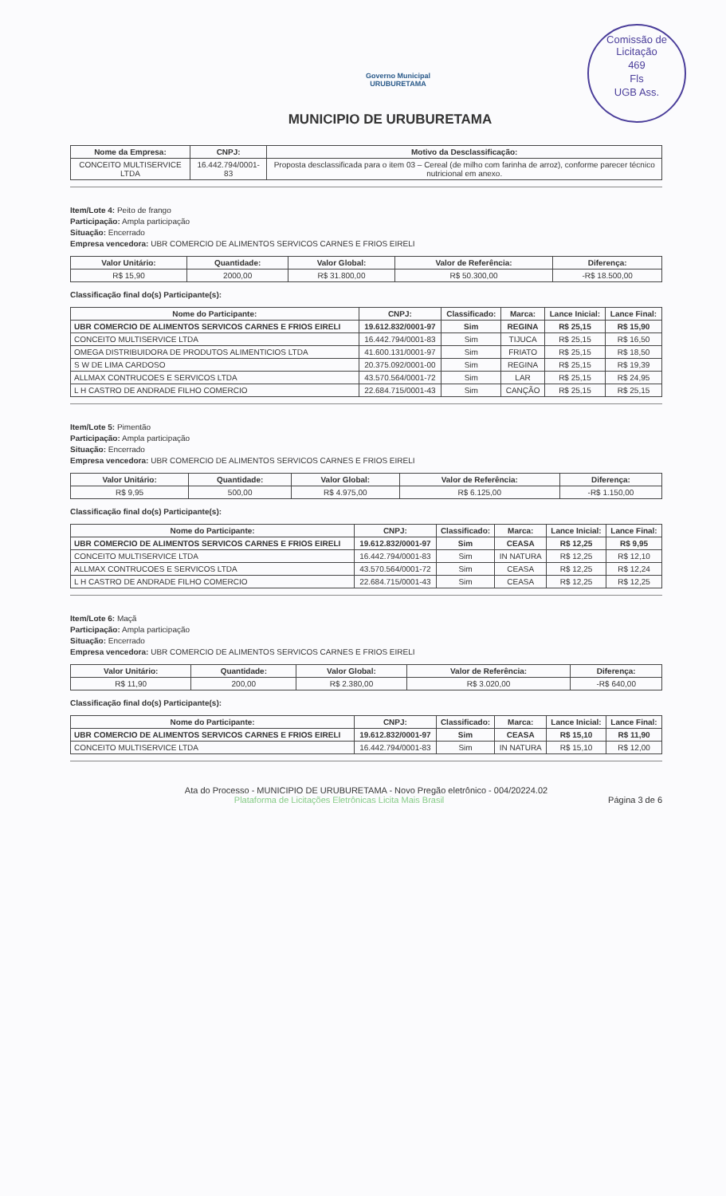Comissão de Licitação
469
Fls
UGB Ass.
Governo Municipal
URUBURETAMA
MUNICIPIO DE URUBURETAMA
| Nome da Empresa: | CNPJ: | Motivo da Desclassificação: |
| --- | --- | --- |
| CONCEITO MULTISERVICE LTDA | 16.442.794/0001-83 | Proposta desclassificada para o item 03 – Cereal (de milho com farinha de arroz), conforme parecer técnico nutricional em anexo. |
Item/Lote 4: Peito de frango
Participação: Ampla participação
Situação: Encerrado
Empresa vencedora: UBR COMERCIO DE ALIMENTOS SERVICOS CARNES E FRIOS EIRELI
| Valor Unitário: | Quantidade: | Valor Global: | Valor de Referência: | Diferença: |
| --- | --- | --- | --- | --- |
| R$ 15,90 | 2000,00 | R$ 31.800,00 | R$ 50.300,00 | -R$ 18.500,00 |
Classificação final do(s) Participante(s):
| Nome do Participante: | CNPJ: | Classificado: | Marca: | Lance Inicial: | Lance Final: |
| --- | --- | --- | --- | --- | --- |
| UBR COMERCIO DE ALIMENTOS SERVICOS CARNES E FRIOS EIRELI | 19.612.832/0001-97 | Sim | REGINA | R$ 25,15 | R$ 15,90 |
| CONCEITO MULTISERVICE LTDA | 16.442.794/0001-83 | Sim | TIJUCA | R$ 25,15 | R$ 16,50 |
| OMEGA DISTRIBUIDORA DE PRODUTOS ALIMENTICIOS LTDA | 41.600.131/0001-97 | Sim | FRIATO | R$ 25,15 | R$ 18,50 |
| S W DE LIMA CARDOSO | 20.375.092/0001-00 | Sim | REGINA | R$ 25,15 | R$ 19,39 |
| ALLMAX CONTRUCOES E SERVICOS LTDA | 43.570.564/0001-72 | Sim | LAR | R$ 25,15 | R$ 24,95 |
| L H CASTRO DE ANDRADE FILHO COMERCIO | 22.684.715/0001-43 | Sim | CANÇÃO | R$ 25,15 | R$ 25,15 |
Item/Lote 5: Pimentão
Participação: Ampla participação
Situação: Encerrado
Empresa vencedora: UBR COMERCIO DE ALIMENTOS SERVICOS CARNES E FRIOS EIRELI
| Valor Unitário: | Quantidade: | Valor Global: | Valor de Referência: | Diferença: |
| --- | --- | --- | --- | --- |
| R$ 9,95 | 500,00 | R$ 4.975,00 | R$ 6.125,00 | -R$ 1.150,00 |
Classificação final do(s) Participante(s):
| Nome do Participante: | CNPJ: | Classificado: | Marca: | Lance Inicial: | Lance Final: |
| --- | --- | --- | --- | --- | --- |
| UBR COMERCIO DE ALIMENTOS SERVICOS CARNES E FRIOS EIRELI | 19.612.832/0001-97 | Sim | CEASA | R$ 12,25 | R$ 9,95 |
| CONCEITO MULTISERVICE LTDA | 16.442.794/0001-83 | Sim | IN NATURA | R$ 12,25 | R$ 12,10 |
| ALLMAX CONTRUCOES E SERVICOS LTDA | 43.570.564/0001-72 | Sim | CEASA | R$ 12,25 | R$ 12,24 |
| L H CASTRO DE ANDRADE FILHO COMERCIO | 22.684.715/0001-43 | Sim | CEASA | R$ 12,25 | R$ 12,25 |
Item/Lote 6: Maçã
Participação: Ampla participação
Situação: Encerrado
Empresa vencedora: UBR COMERCIO DE ALIMENTOS SERVICOS CARNES E FRIOS EIRELI
| Valor Unitário: | Quantidade: | Valor Global: | Valor de Referência: | Diferença: |
| --- | --- | --- | --- | --- |
| R$ 11,90 | 200,00 | R$ 2.380,00 | R$ 3.020,00 | -R$ 640,00 |
Classificação final do(s) Participante(s):
| Nome do Participante: | CNPJ: | Classificado: | Marca: | Lance Inicial: | Lance Final: |
| --- | --- | --- | --- | --- | --- |
| UBR COMERCIO DE ALIMENTOS SERVICOS CARNES E FRIOS EIRELI | 19.612.832/0001-97 | Sim | CEASA | R$ 15,10 | R$ 11,90 |
| CONCEITO MULTISERVICE LTDA | 16.442.794/0001-83 | Sim | IN NATURA | R$ 15,10 | R$ 12,00 |
Ata do Processo - MUNICIPIO DE URUBURETAMA - Novo Pregão eletrônico - 004/20224.02
Plataforma de Licitações Eletrônicas Licita Mais Brasil Página 3 de 6